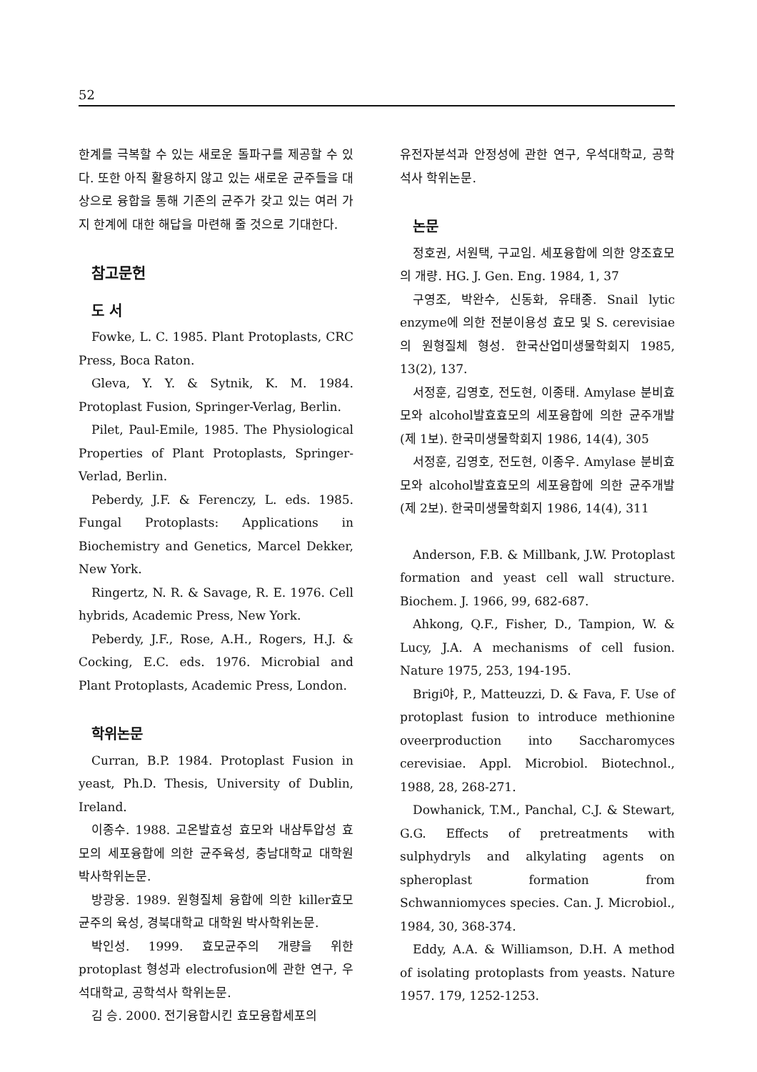52
한계를 극복할 수 있는 새로운 돌파구를 제공할 수 있다. 또한 아직 활용하지 않고 있는 새로운 균주들을 대상으로 융합을 통해 기존의 균주가 갖고 있는 여러 가지 한계에 대한 해답을 마련해 줄 것으로 기대한다.
참고문헌
도 서
Fowke, L. C. 1985. Plant Protoplasts, CRC Press, Boca Raton.
Gleva, Y. Y. & Sytnik, K. M. 1984. Protoplast Fusion, Springer-Verlag, Berlin.
Pilet, Paul-Emile, 1985. The Physiological Properties of Plant Protoplasts, Springer-Verlad, Berlin.
Peberdy, J.F. & Ferenczy, L. eds. 1985. Fungal Protoplasts: Applications in Biochemistry and Genetics, Marcel Dekker, New York.
Ringertz, N. R. & Savage, R. E. 1976. Cell hybrids, Academic Press, New York.
Peberdy, J.F., Rose, A.H., Rogers, H.J. & Cocking, E.C. eds. 1976. Microbial and Plant Protoplasts, Academic Press, London.
학위논문
Curran, B.P. 1984. Protoplast Fusion in yeast, Ph.D. Thesis, University of Dublin, Ireland.
이종수. 1988. 고온발효성 효모와 내삼투압성 효모의 세포융합에 의한 균주육성, 충남대학교 대학원 박사학위논문.
방광웅. 1989. 원형질체 융합에 의한 killer효모 균주의 육성, 경북대학교 대학원 박사학위논문.
박인성. 1999. 효모균주의 개량을 위한 protoplast 형성과 electrofusion에 관한 연구, 우석대학교, 공학석사 학위논문.
김 승. 2000. 전기융합시킨 효모융합세포의
유전자분석과 안정성에 관한 연구, 우석대학교, 공학석사 학위논문.
논문
정호권, 서원택, 구교임. 세포융합에 의한 양조효모의 개량. HG. J. Gen. Eng. 1984, 1, 37
구영조, 박완수, 신동화, 유태종. Snail lytic enzyme에 의한 전분이용성 효모 및 S. cerevisiae의 원형질체 형성. 한국산업미생물학회지 1985, 13(2), 137.
서정훈, 김영호, 전도현, 이종태. Amylase 분비효모와 alcohol발효효모의 세포융합에 의한 균주개발(제 1보). 한국미생물학회지 1986, 14(4), 305
서정훈, 김영호, 전도현, 이종우. Amylase 분비효모와 alcohol발효효모의 세포융합에 의한 균주개발(제 2보). 한국미생물학회지 1986, 14(4), 311
Anderson, F.B. & Millbank, J.W. Protoplast formation and yeast cell wall structure. Biochem. J. 1966, 99, 682-687.
Ahkong, Q.F., Fisher, D., Tampion, W. & Lucy, J.A. A mechanisms of cell fusion. Nature 1975, 253, 194-195.
Brigi야, P., Matteuzzi, D. & Fava, F. Use of protoplast fusion to introduce methionine oveerproduction into Saccharomyces cerevisiae. Appl. Microbiol. Biotechnol., 1988, 28, 268-271.
Dowhanick, T.M., Panchal, C.J. & Stewart, G.G. Effects of pretreatments with sulphydryls and alkylating agents on spheroplast formation from Schwanniomyces species. Can. J. Microbiol., 1984, 30, 368-374.
Eddy, A.A. & Williamson, D.H. A method of isolating protoplasts from yeasts. Nature 1957. 179, 1252-1253.